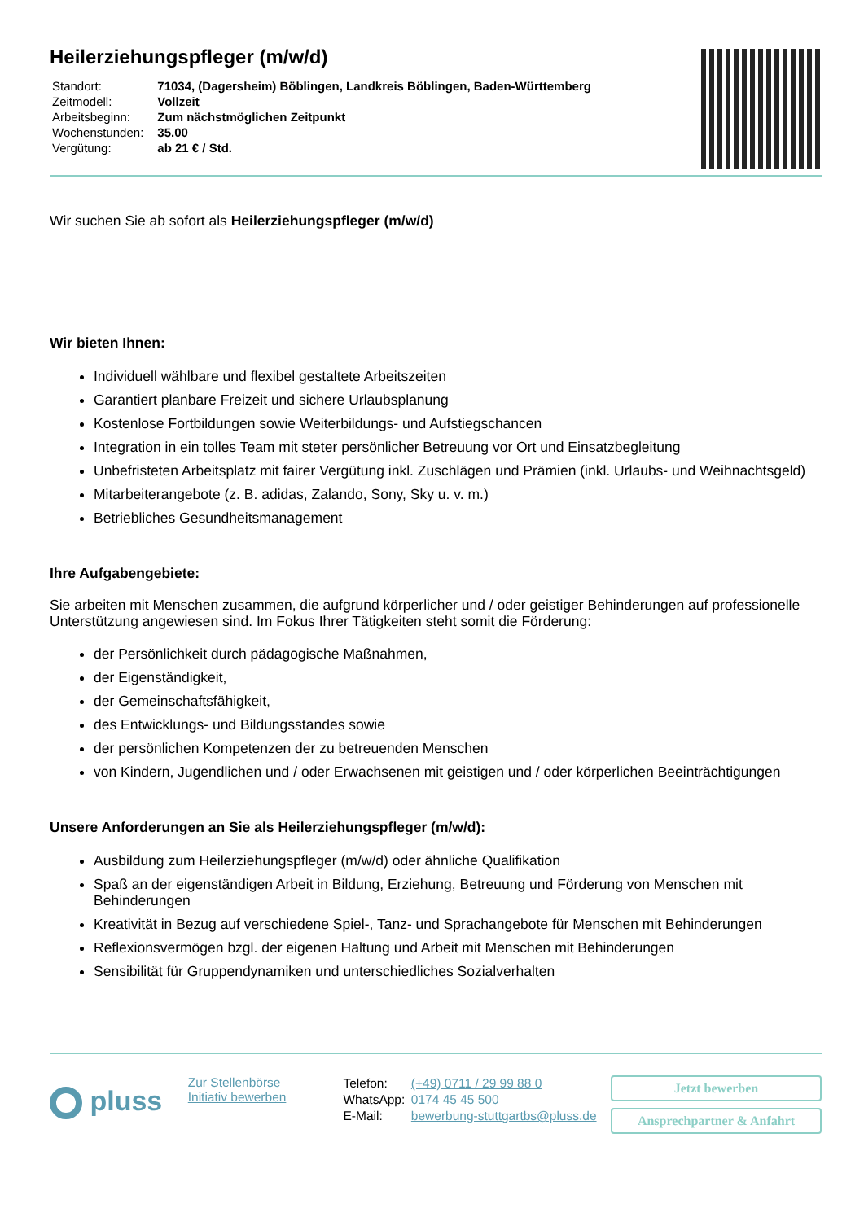Heilerziehungspfleger (m/w/d)
| Standort: | 71034, (Dagersheim) Böblingen, Landkreis Böblingen, Baden-Württemberg |
| Zeitmodell: | Vollzeit |
| Arbeitsbeginn: | Zum nächstmöglichen Zeitpunkt |
| Wochenstunden: | 35.00 |
| Vergütung: | ab 21 € / Std. |
Wir suchen Sie ab sofort als Heilerziehungspfleger (m/w/d)
Wir bieten Ihnen:
Individuell wählbare und flexibel gestaltete Arbeitszeiten
Garantiert planbare Freizeit und sichere Urlaubsplanung
Kostenlose Fortbildungen sowie Weiterbildungs- und Aufstiegschancen
Integration in ein tolles Team mit steter persönlicher Betreuung vor Ort und Einsatzbegleitung
Unbefristeten Arbeitsplatz mit fairer Vergütung inkl. Zuschlägen und Prämien (inkl. Urlaubs- und Weihnachtsgeld)
Mitarbeiterangebote (z. B. adidas, Zalando, Sony, Sky u. v. m.)
Betriebliches Gesundheitsmanagement
Ihre Aufgabengebiete:
Sie arbeiten mit Menschen zusammen, die aufgrund körperlicher und / oder geistiger Behinderungen auf professionelle Unterstützung angewiesen sind. Im Fokus Ihrer Tätigkeiten steht somit die Förderung:
der Persönlichkeit durch pädagogische Maßnahmen,
der Eigenständigkeit,
der Gemeinschaftsfähigkeit,
des Entwicklungs- und Bildungsstandes sowie
der persönlichen Kompetenzen der zu betreuenden Menschen
von Kindern, Jugendlichen und / oder Erwachsenen mit geistigen und / oder körperlichen Beeinträchtigungen
Unsere Anforderungen an Sie als Heilerziehungspfleger (m/w/d):
Ausbildung zum Heilerziehungspfleger (m/w/d) oder ähnliche Qualifikation
Spaß an der eigenständigen Arbeit in Bildung, Erziehung, Betreuung und Förderung von Menschen mit Behinderungen
Kreativität in Bezug auf verschiedene Spiel-, Tanz- und Sprachangebote für Menschen mit Behinderungen
Reflexionsvermögen bzgl. der eigenen Haltung und Arbeit mit Menschen mit Behinderungen
Sensibilität für Gruppendynamiken und unterschiedliches Sozialverhalten
pluss
Zur Stellenbörse
Initiativ bewerben
| Telefon: | (+49) 0711 / 29 99 88 0 |
| WhatsApp: | 0174 45 45 500 |
| E-Mail: | bewerbung-stuttgartbs@pluss.de |
Jetzt bewerben
Ansprechpartner & Anfahrt